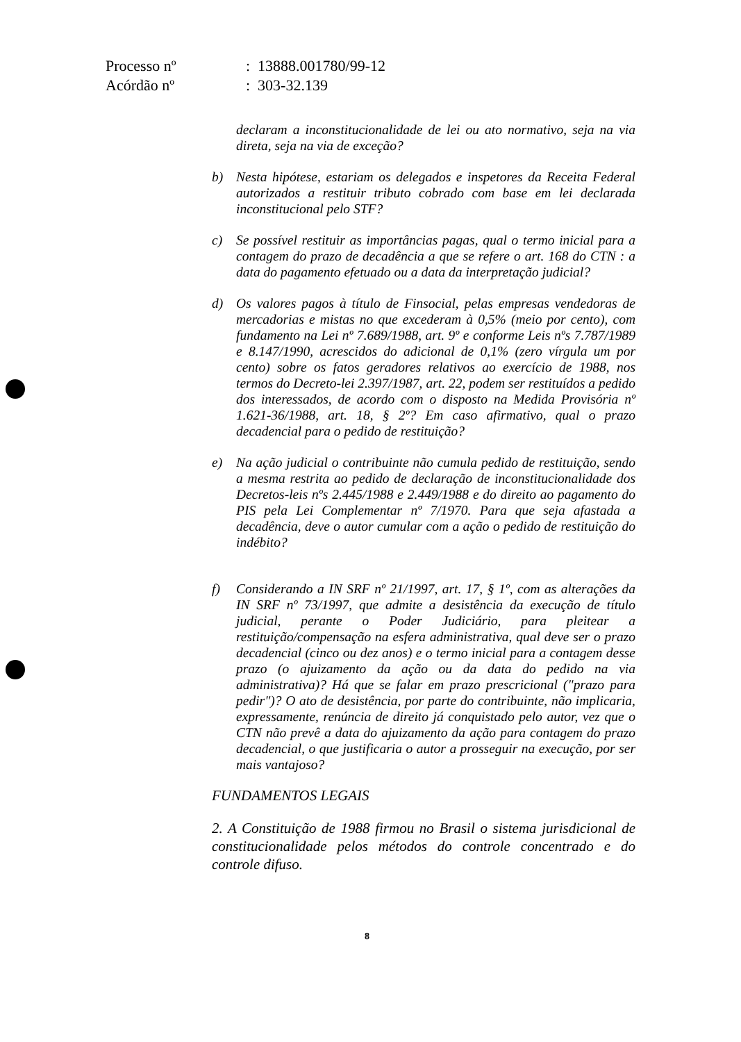| Processo nº | : 13888.001780/99-12 |
| Acórdão nº | : 303-32.139 |
declaram a inconstitucionalidade de lei ou ato normativo, seja na via direta, seja na via de exceção?
b) Nesta hipótese, estariam os delegados e inspetores da Receita Federal autorizados a restituir tributo cobrado com base em lei declarada inconstitucional pelo STF?
c) Se possível restituir as importâncias pagas, qual o termo inicial para a contagem do prazo de decadência a que se refere o art. 168 do CTN : a data do pagamento efetuado ou a data da interpretação judicial?
d) Os valores pagos à título de Finsocial, pelas empresas vendedoras de mercadorias e mistas no que excederam à 0,5% (meio por cento), com fundamento na Lei nº 7.689/1988, art. 9º e conforme Leis nºs 7.787/1989 e 8.147/1990, acrescidos do adicional de 0,1% (zero vírgula um por cento) sobre os fatos geradores relativos ao exercício de 1988, nos termos do Decreto-lei 2.397/1987, art. 22, podem ser restituídos a pedido dos interessados, de acordo com o disposto na Medida Provisória nº 1.621-36/1988, art. 18, § 2º? Em caso afirmativo, qual o prazo decadencial para o pedido de restituição?
e) Na ação judicial o contribuinte não cumula pedido de restituição, sendo a mesma restrita ao pedido de declaração de inconstitucionalidade dos Decretos-leis nºs 2.445/1988 e 2.449/1988 e do direito ao pagamento do PIS pela Lei Complementar nº 7/1970. Para que seja afastada a decadência, deve o autor cumular com a ação o pedido de restituição do indébito?
f) Considerando a IN SRF nº 21/1997, art. 17, § 1º, com as alterações da IN SRF nº 73/1997, que admite a desistência da execução de título judicial, perante o Poder Judiciário, para pleitear a restituição/compensação na esfera administrativa, qual deve ser o prazo decadencial (cinco ou dez anos) e o termo inicial para a contagem desse prazo (o ajuizamento da ação ou da data do pedido na via administrativa)? Há que se falar em prazo prescricional ("prazo para pedir")? O ato de desistência, por parte do contribuinte, não implicaria, expressamente, renúncia de direito já conquistado pelo autor, vez que o CTN não prevê a data do ajuizamento da ação para contagem do prazo decadencial, o que justificaria o autor a prosseguir na execução, por ser mais vantajoso?
FUNDAMENTOS LEGAIS
2. A Constituição de 1988 firmou no Brasil o sistema jurisdicional de constitucionalidade pelos métodos do controle concentrado e do controle difuso.
8